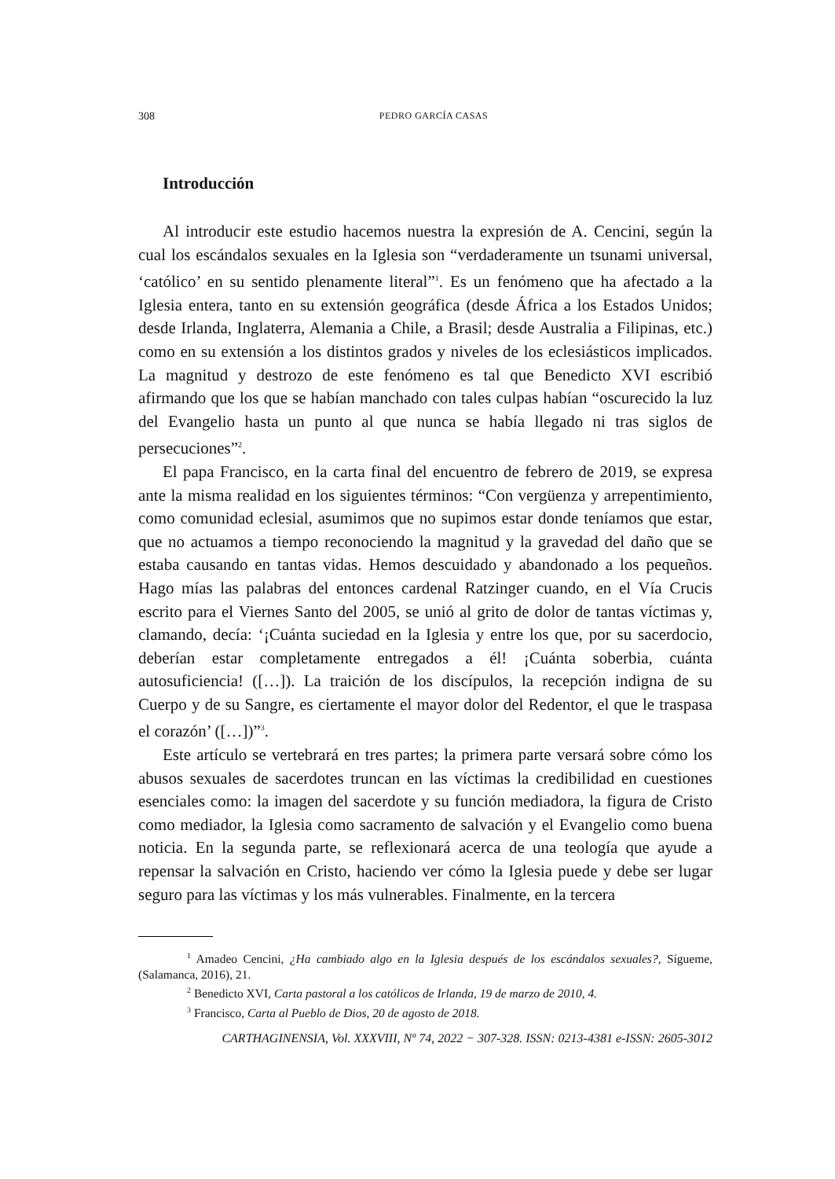308 PEDRO GARCÍA CASAS
Introducción
Al introducir este estudio hacemos nuestra la expresión de A. Cencini, según la cual los escándalos sexuales en la Iglesia son “verdaderamente un tsunami universal, ‘católico’ en su sentido plenamente literal”<sup>1</sup>. Es un fenómeno que ha afectado a la Iglesia entera, tanto en su extensión geográfica (desde África a los Estados Unidos; desde Irlanda, Inglaterra, Alemania a Chile, a Brasil; desde Australia a Filipinas, etc.) como en su extensión a los distintos grados y niveles de los eclesiásticos implicados. La magnitud y destrozo de este fenómeno es tal que Benedicto XVI escribió afirmando que los que se habían manchado con tales culpas habían “oscurecido la luz del Evangelio hasta un punto al que nunca se había llegado ni tras siglos de persecuciones”<sup>2</sup>.
El papa Francisco, en la carta final del encuentro de febrero de 2019, se expresa ante la misma realidad en los siguientes términos: “Con vergüenza y arrepentimiento, como comunidad eclesial, asumimos que no supimos estar donde teníamos que estar, que no actuamos a tiempo reconociendo la magnitud y la gravedad del daño que se estaba causando en tantas vidas. Hemos descuidado y abandonado a los pequeños. Hago mías las palabras del entonces cardenal Ratzinger cuando, en el Vía Crucis escrito para el Viernes Santo del 2005, se unió al grito de dolor de tantas víctimas y, clamando, decía: ‘¡Cuánta suciedad en la Iglesia y entre los que, por su sacerdocio, deberían estar completamente entregados a él! ¡Cuánta soberbia, cuánta autosuficiencia! ([…]). La traición de los discípulos, la recepción indigna de su Cuerpo y de su Sangre, es ciertamente el mayor dolor del Redentor, el que le traspasa el corazón’ ([…])”<sup>3</sup>.
Este artículo se vertebrará en tres partes; la primera parte versará sobre cómo los abusos sexuales de sacerdotes truncan en las víctimas la credibilidad en cuestiones esenciales como: la imagen del sacerdote y su función mediadora, la figura de Cristo como mediador, la Iglesia como sacramento de salvación y el Evangelio como buena noticia. En la segunda parte, se reflexionará acerca de una teología que ayude a repensar la salvación en Cristo, haciendo ver cómo la Iglesia puede y debe ser lugar seguro para las víctimas y los más vulnerables. Finalmente, en la tercera
<sup>1</sup> Amadeo Cencini, ¿Ha cambiado algo en la Iglesia después de los escándalos sexuales?, Sígueme, (Salamanca, 2016), 21.
<sup>2</sup> Benedicto XVI, Carta pastoral a los católicos de Irlanda, 19 de marzo de 2010, 4.
<sup>3</sup> Francisco, Carta al Pueblo de Dios, 20 de agosto de 2018.
CARTHAGINENSIA, Vol. XXXVIII, Nº 74, 2022 − 307-328. ISSN: 0213-4381 e-ISSN: 2605-3012